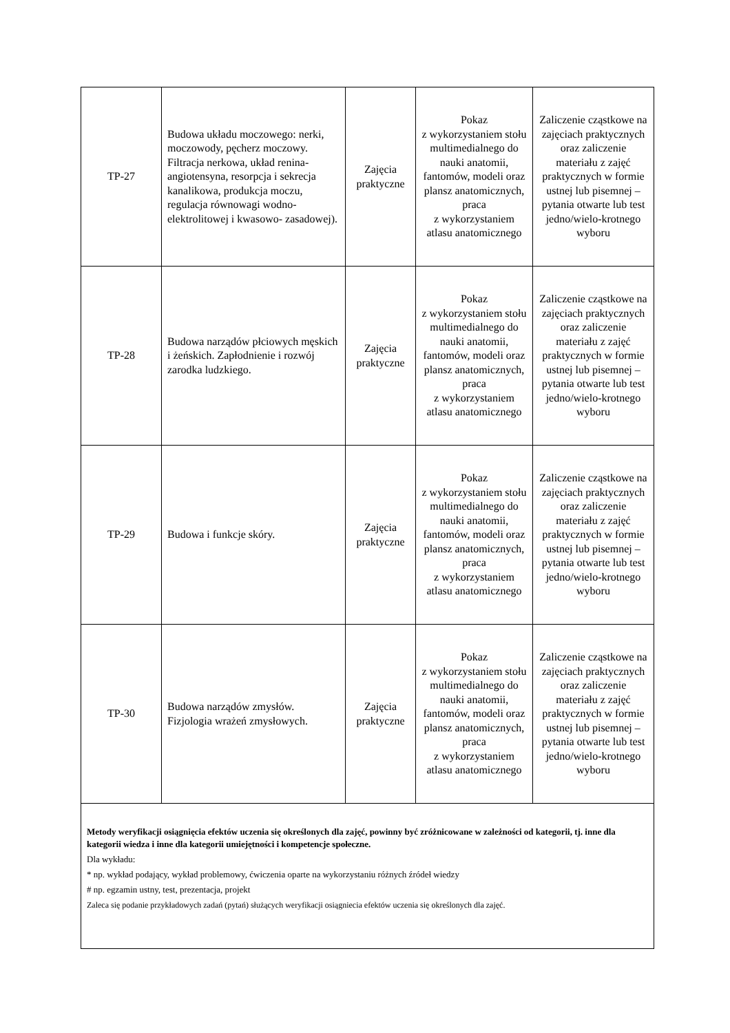| TP-27 | Budowa układu moczowego: nerki, moczowody, pęcherz moczowy. Filtracja nerkowa, układ renina- angiotensyna, resorpcja i sekrecja kanalikowa, produkcja moczu, regulacja równowagi wodno- elektrolitowej i kwasowo- zasadowej). | Zajęcia praktyczne | Pokaz z wykorzystaniem stołu multimedialnego do nauki anatomii, fantomów, modeli oraz plansz anatomicznych, praca z wykorzystaniem atlasu anatomicznego | Zaliczenie cząstkowe na zajęciach praktycznych oraz zaliczenie materiału z zajęć praktycznych w formie ustnej lub pisemnej – pytania otwarte lub test jedno/wielo-krotnego wyboru |
| TP-28 | Budowa narządów płciowych męskich i żeńskich. Zapłodnienie i rozwój zarodka ludzkiego. | Zajęcia praktyczne | Pokaz z wykorzystaniem stołu multimedialnego do nauki anatomii, fantomów, modeli oraz plansz anatomicznych, praca z wykorzystaniem atlasu anatomicznego | Zaliczenie cząstkowe na zajęciach praktycznych oraz zaliczenie materiału z zajęć praktycznych w formie ustnej lub pisemnej – pytania otwarte lub test jedno/wielo-krotnego wyboru |
| TP-29 | Budowa i funkcje skóry. | Zajęcia praktyczne | Pokaz z wykorzystaniem stołu multimedialnego do nauki anatomii, fantomów, modeli oraz plansz anatomicznych, praca z wykorzystaniem atlasu anatomicznego | Zaliczenie cząstkowe na zajęciach praktycznych oraz zaliczenie materiału z zajęć praktycznych w formie ustnej lub pisemnej – pytania otwarte lub test jedno/wielo-krotnego wyboru |
| TP-30 | Budowa narządów zmysłów. Fizjologia wrażeń zmysłowych. | Zajęcia praktyczne | Pokaz z wykorzystaniem stołu multimedialnego do nauki anatomii, fantomów, modeli oraz plansz anatomicznych, praca z wykorzystaniem atlasu anatomicznego | Zaliczenie cząstkowe na zajęciach praktycznych oraz zaliczenie materiału z zajęć praktycznych w formie ustnej lub pisemnej – pytania otwarte lub test jedno/wielo-krotnego wyboru |
| Metody weryfikacji osiągnięcia efektów uczenia się określonych dla zajęć, powinny być zróżnicowane w zależności od kategorii, tj. inne dla kategorii wiedza i inne dla kategorii umiejętności i kompetencje społeczne. Dla wykładu: * np. wykład podający, wykład problemowy, ćwiczenia oparte na wykorzystaniu różnych źródeł wiedzy # np. egzamin ustny, test, prezentacja, projekt Zaleca się podanie przykładowych zadań (pytań) służących weryfikacji osiągniecia efektów uczenia się określonych dla zajęć. | | | | |